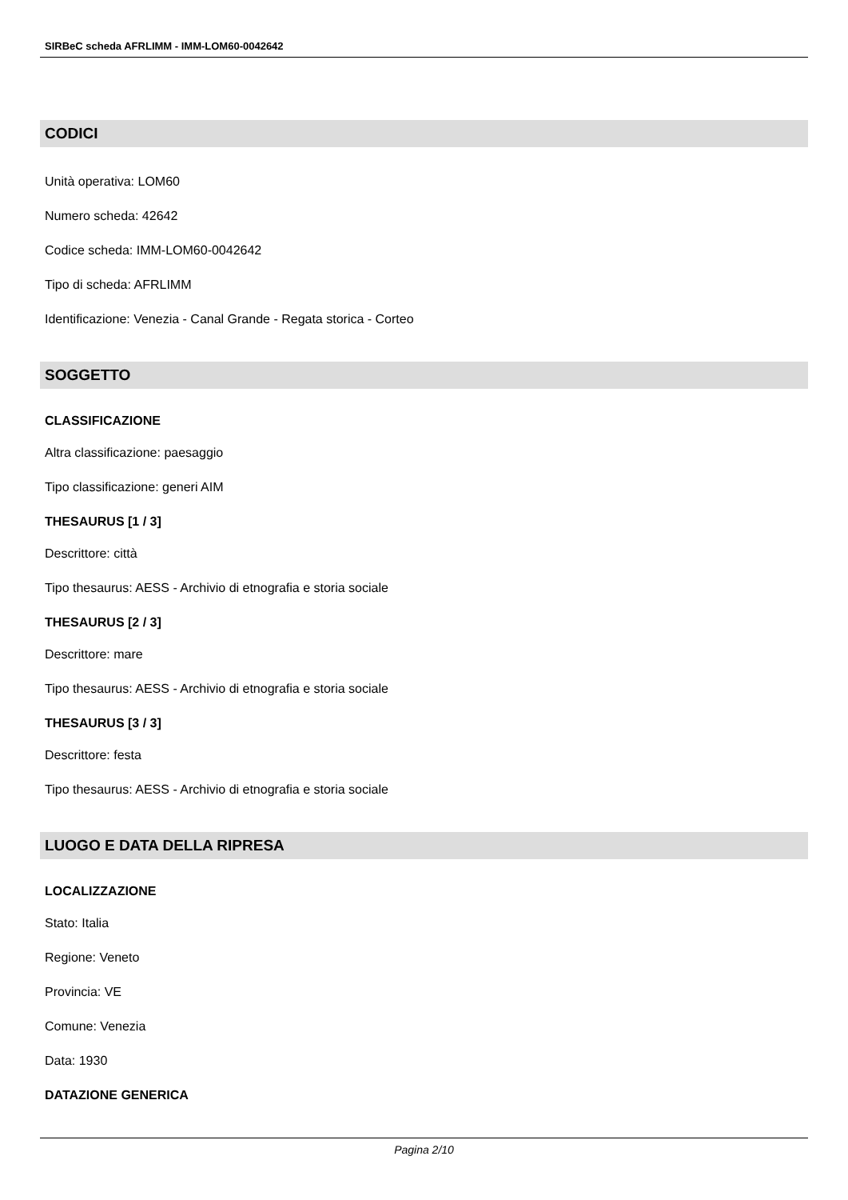SIRBeC scheda AFRLIMM - IMM-LOM60-0042642
CODICI
Unità operativa: LOM60
Numero scheda: 42642
Codice scheda: IMM-LOM60-0042642
Tipo di scheda: AFRLIMM
Identificazione: Venezia - Canal Grande - Regata storica - Corteo
SOGGETTO
CLASSIFICAZIONE
Altra classificazione: paesaggio
Tipo classificazione: generi AIM
THESAURUS [1 / 3]
Descrittore: città
Tipo thesaurus: AESS - Archivio di etnografia e storia sociale
THESAURUS [2 / 3]
Descrittore: mare
Tipo thesaurus: AESS - Archivio di etnografia e storia sociale
THESAURUS [3 / 3]
Descrittore: festa
Tipo thesaurus: AESS - Archivio di etnografia e storia sociale
LUOGO E DATA DELLA RIPRESA
LOCALIZZAZIONE
Stato: Italia
Regione: Veneto
Provincia: VE
Comune: Venezia
Data: 1930
DATAZIONE GENERICA
Pagina 2/10